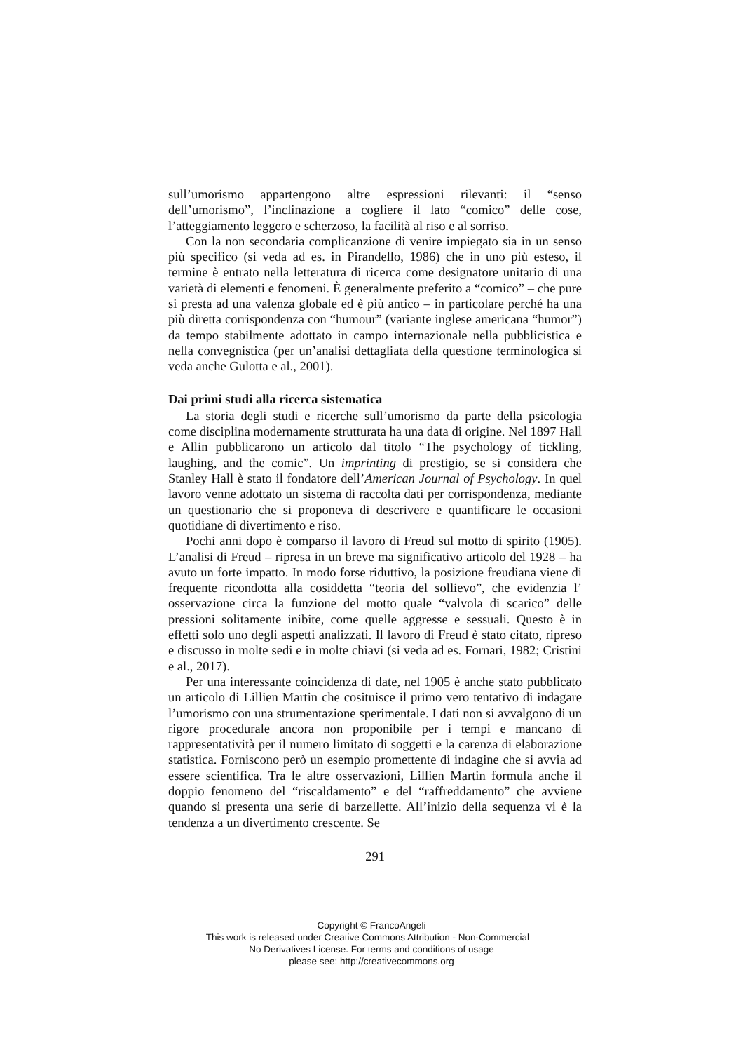sull’umorismo appartengono altre espressioni rilevanti: il “senso dell’umorismo”, l’inclinazione a cogliere il lato “comico” delle cose, l’atteggiamento leggero e scherzoso, la facilità al riso e al sorriso.
Con la non secondaria complicanzione di venire impiegato sia in un senso più specifico (si veda ad es. in Pirandello, 1986) che in uno più esteso, il termine è entrato nella letteratura di ricerca come designatore unitario di una varietà di elementi e fenomeni. È generalmente preferito a “comico” – che pure si presta ad una valenza globale ed è più antico – in particolare perché ha una più diretta corrispondenza con “humour” (variante inglese americana “humor”) da tempo stabilmente adottato in campo internazionale nella pubblicistica e nella convegnistica (per un’analisi dettagliata della questione terminologica si veda anche Gulotta e al., 2001).
Dai primi studi alla ricerca sistematica
La storia degli studi e ricerche sull’umorismo da parte della psicologia come disciplina modernamente strutturata ha una data di origine. Nel 1897 Hall e Allin pubblicarono un articolo dal titolo “The psychology of tickling, laughing, and the comic”. Un imprinting di prestigio, se si considera che Stanley Hall è stato il fondatore dell’American Journal of Psychology. In quel lavoro venne adottato un sistema di raccolta dati per corrispondenza, mediante un questionario che si proponeva di descrivere e quantificare le occasioni quotidiane di divertimento e riso.
Pochi anni dopo è comparso il lavoro di Freud sul motto di spirito (1905). L’analisi di Freud – ripresa in un breve ma significativo articolo del 1928 – ha avuto un forte impatto. In modo forse riduttivo, la posizione freudiana viene di frequente ricondotta alla cosiddetta “teoria del sollievo”, che evidenzia l’ osservazione circa la funzione del motto quale “valvola di scarico” delle pressioni solitamente inibite, come quelle aggresse e sessuali. Questo è in effetti solo uno degli aspetti analizzati. Il lavoro di Freud è stato citato, ripreso e discusso in molte sedi e in molte chiavi (si veda ad es. Fornari, 1982; Cristini e al., 2017).
Per una interessante coincidenza di date, nel 1905 è anche stato pubblicato un articolo di Lillien Martin che cosituisce il primo vero tentativo di indagare l’umorismo con una strumentazione sperimentale. I dati non si avvalgono di un rigore procedurale ancora non proponibile per i tempi e mancano di rappresentatività per il numero limitato di soggetti e la carenza di elaborazione statistica. Forniscono però un esempio promettente di indagine che si avvia ad essere scientifica. Tra le altre osservazioni, Lillien Martin formula anche il doppio fenomeno del “riscaldamento” e del “raffreddamento” che avviene quando si presenta una serie di barzellette. All’inizio della sequenza vi è la tendenza a un divertimento crescente. Se
291
Copyright © FrancoAngeli
This work is released under Creative Commons Attribution - Non-Commercial –
No Derivatives License. For terms and conditions of usage
please see: http://creativecommons.org